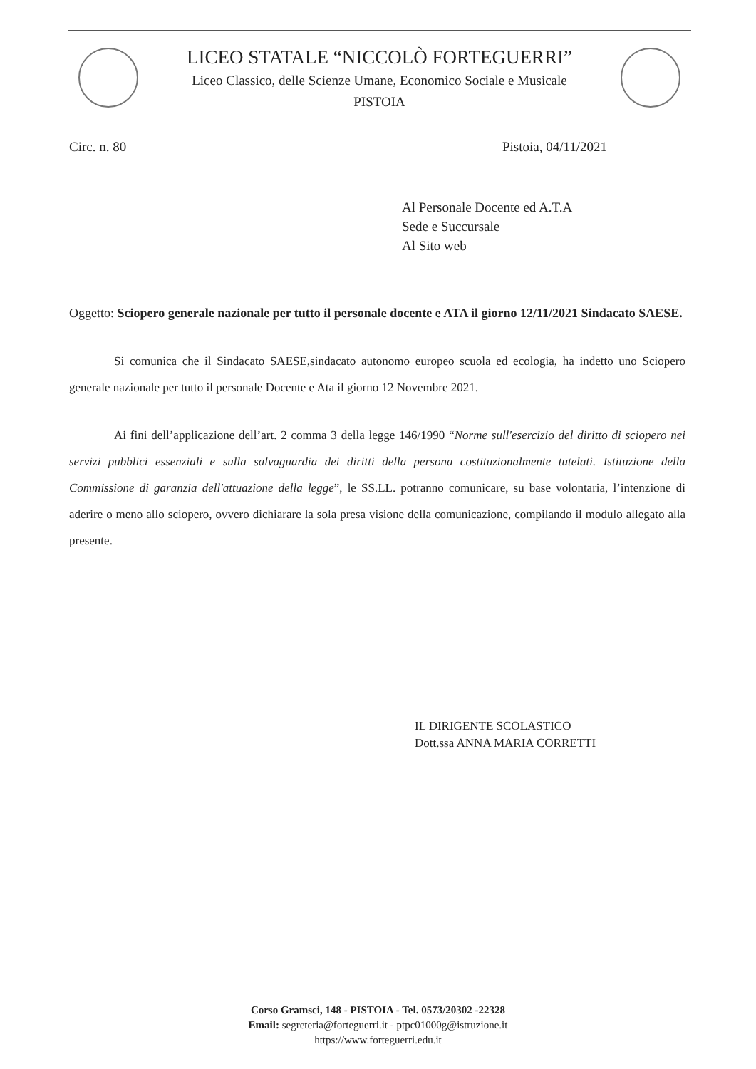LICEO STATALE “NICCOLÒ FORTEGUERRI”
Liceo Classico, delle Scienze Umane, Economico Sociale e Musicale
PISTOIA
Circ. n. 80 Pistoia, 04/11/2021
Al Personale Docente ed A.T.A
Sede e Succursale
Al Sito web
Oggetto: Sciopero generale nazionale per tutto il personale docente e ATA il giorno 12/11/2021 Sindacato SAESE.
Si comunica che il Sindacato SAESE,sindacato autonomo europeo scuola ed ecologia, ha indetto uno Sciopero generale nazionale per tutto il personale Docente e Ata il giorno 12 Novembre 2021.
Ai fini dell’applicazione dell’art. 2 comma 3 della legge 146/1990 “Norme sull'esercizio del diritto di sciopero nei servizi pubblici essenziali e sulla salvaguardia dei diritti della persona costituzionalmente tutelati. Istituzione della Commissione di garanzia dell'attuazione della legge”, le SS.LL. potranno comunicare, su base volontaria, l’intenzione di aderire o meno allo sciopero, ovvero dichiarare la sola presa visione della comunicazione, compilando il modulo allegato alla presente.
IL DIRIGENTE SCOLASTICO
Dott.ssa ANNA MARIA CORRETTI
Corso Gramsci, 148 - PISTOIA - Tel. 0573/20302 -22328
Email: segreteria@forteguerri.it - ptpc01000g@istruzione.it
https://www.forteguerri.edu.it